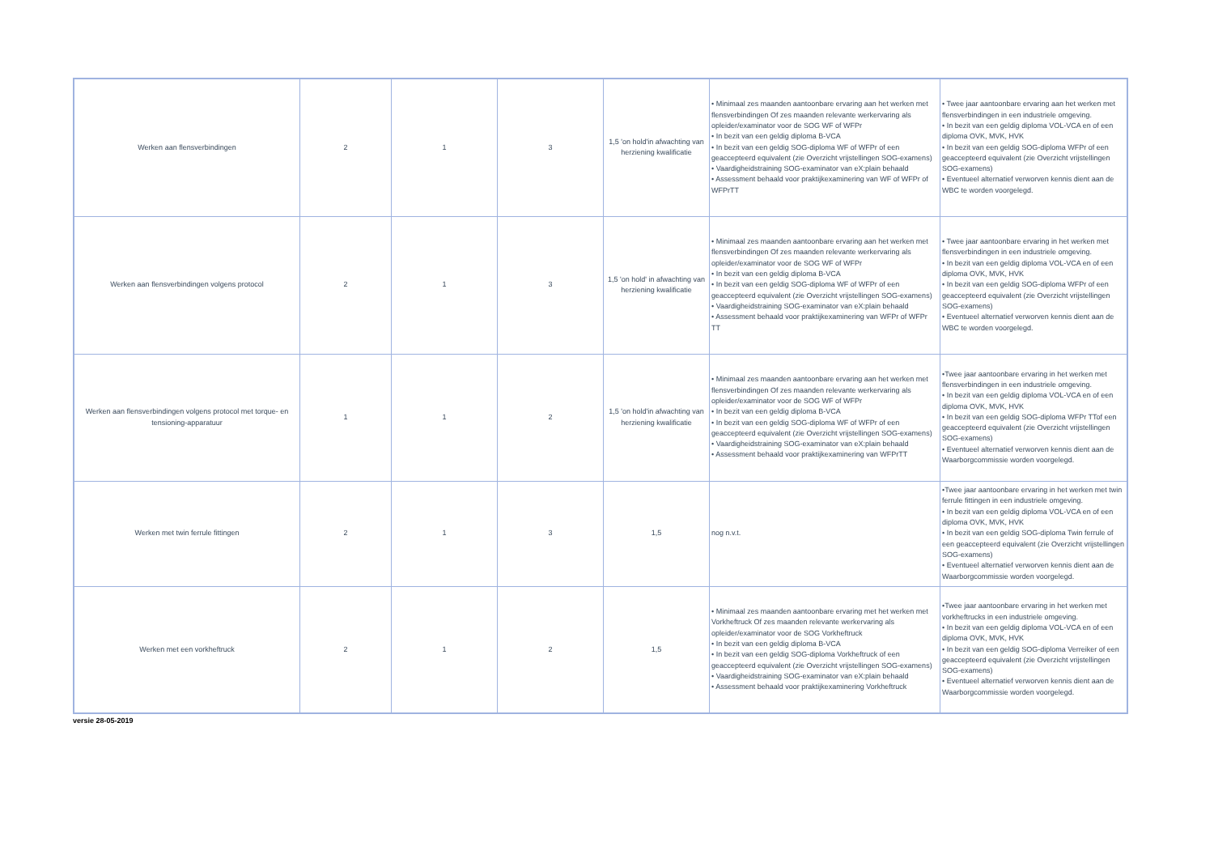| Werken aan flensverbindingen | 2 | 1 | 3 | 1,5 'on hold'in afwachting van herziening kwalificatie | • Minimaal zes maanden aantoonbare ervaring aan het werken met flensverbindingen Of zes maanden relevante werkervaring als opleider/examinator voor de SOG WF of WFPr • In bezit van een geldig diploma B-VCA • In bezit van een geldig SOG-diploma WF of WFPr of een geaccepteerd equivalent (zie Overzicht vrijstellingen SOG-examens) • Vaardigheidstraining SOG-examinator van eX:plain behaald • Assessment behaald voor praktijkexaminering van WF of WFPr of WFPrTT | • Twee jaar aantoonbare ervaring aan het werken met flensverbindingen in een industriele omgeving. • In bezit van een geldig diploma VOL-VCA en of een diploma OVK, MVK, HVK • In bezit van een geldig SOG-diploma WFPr of een geaccepteerd equivalent (zie Overzicht vrijstellingen SOG-examens) • Eventueel alternatief verworven kennis dient aan de WBC te worden voorgelegd. |
| Werken aan flensverbindingen volgens protocol | 2 | 1 | 3 | 1,5 'on hold' in afwachting van herziening kwalificatie | • Minimaal zes maanden aantoonbare ervaring aan het werken met flensverbindingen Of zes maanden relevante werkervaring als opleider/examinator voor de SOG WF of WFPr • In bezit van een geldig diploma B-VCA • In bezit van een geldig SOG-diploma WF of WFPr of een geaccepteerd equivalent (zie Overzicht vrijstellingen SOG-examens) • Vaardigheidstraining SOG-examinator van eX:plain behaald • Assessment behaald voor praktijkexaminering van WFPr of WFPr TT | • Twee jaar aantoonbare ervaring in het werken met flensverbindingen in een industriele omgeving. • In bezit van een geldig diploma VOL-VCA en of een diploma OVK, MVK, HVK • In bezit van een geldig SOG-diploma WFPr of een geaccepteerd equivalent (zie Overzicht vrijstellingen SOG-examens) • Eventueel alternatief verworven kennis dient aan de WBC te worden voorgelegd. |
| Werken aan flensverbindingen volgens protocol met torque- en tensioning-apparatuur | 1 | 1 | 2 | 1,5 'on hold'in afwachting van herziening kwalificatie | • Minimaal zes maanden aantoonbare ervaring aan het werken met flensverbindingen Of zes maanden relevante werkervaring als opleider/examinator voor de SOG WF of WFPr • In bezit van een geldig diploma B-VCA • In bezit van een geldig SOG-diploma WF of WFPr of een geaccepteerd equivalent (zie Overzicht vrijstellingen SOG-examens) • Vaardigheidstraining SOG-examinator van eX:plain behaald • Assessment behaald voor praktijkexaminering van WFPrTT | •Twee jaar aantoonbare ervaring in het werken met flensverbindingen in een industriele omgeving. • In bezit van een geldig diploma VOL-VCA en of een diploma OVK, MVK, HVK • In bezit van een geldig SOG-diploma WFPr TTof een geaccepteerd equivalent (zie Overzicht vrijstellingen SOG-examens) • Eventueel alternatief verworven kennis dient aan de Waarborgcommissie worden voorgelegd. |
| Werken met twin ferrule fittingen | 2 | 1 | 3 | 1,5 | nog n.v.t. | •Twee jaar aantoonbare ervaring in het werken met twin ferrule fittingen in een industriele omgeving. • In bezit van een geldig diploma VOL-VCA en of een diploma OVK, MVK, HVK • In bezit van een geldig SOG-diploma Twin ferrule of een geaccepteerd equivalent (zie Overzicht vrijstellingen SOG-examens) • Eventueel alternatief verworven kennis dient aan de Waarborgcommissie worden voorgelegd. |
| Werken met een vorkheftruck | 2 | 1 | 2 | 1,5 | • Minimaal zes maanden aantoonbare ervaring met het werken met Vorkheftruck Of zes maanden relevante werkervaring als opleider/examinator voor de SOG Vorkheftruck • In bezit van een geldig diploma B-VCA • In bezit van een geldig SOG-diploma Vorkheftruck of een geaccepteerd equivalent (zie Overzicht vrijstellingen SOG-examens) • Vaardigheidstraining SOG-examinator van eX:plain behaald • Assessment behaald voor praktijkexaminering Vorkheftruck | •Twee jaar aantoonbare ervaring in het werken met vorkheftrucks in een industriele omgeving. • In bezit van een geldig diploma VOL-VCA en of een diploma OVK, MVK, HVK • In bezit van een geldig SOG-diploma Verreiker of een geaccepteerd equivalent (zie Overzicht vrijstellingen SOG-examens) • Eventueel alternatief verworven kennis dient aan de Waarborgcommissie worden voorgelegd. |
versie 28-05-2019